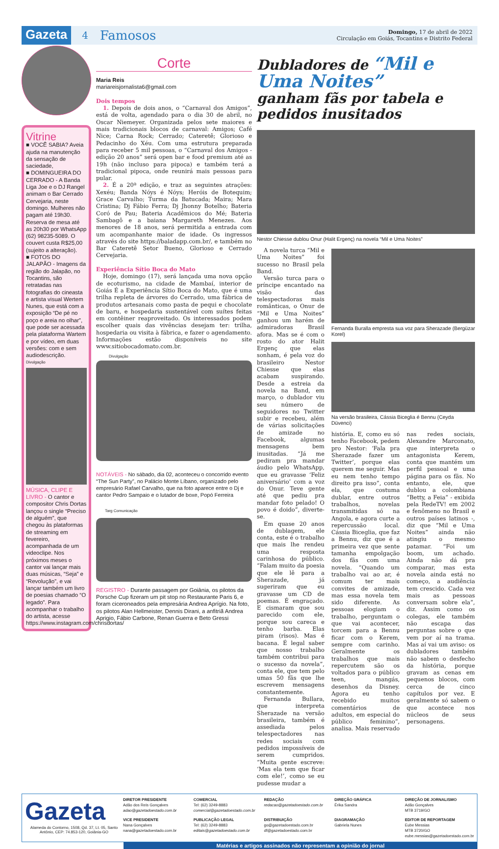Gazeta 4 Famosos
Domingo, 17 de abril de 2022
Circulação em Goiás, Tocantins e Distrito Federal
Vitrine
■ VOCÊ SABIA? Aveia ajuda na manutenção da sensação de saciedade,
■ DOMINGUEIRA DO CERRADO - A Banda Liga Joe e o DJ Rangel animam o Bar Cerrado Cervejaria, neste domingo. Mulheres não pagam até 19h30. Reserva de mesa até as 20h30 por WhatsApp (62) 98235-5089. O couvert custa R$25,00 (sujeito a alteração).
■ FOTOS DO JALAPÃO - Imagens da região do Jalapão, no Tocantins, são retratadas nas fotografias do cineasta e artista visual Wertem Nunes, que está com a exposição “De pé no poço e areia no olhar”, que pode ser acessada pela plataforma Wartem e por vídeo, em duas versões: com e sem audiodescrição.
Divulgação
MÚSICA, CLIPE E LIVRO - O cantor e compositor Chris Dortas lançou o single “Preciso de alguém”, que chegou às plataformas de streaming em fevereiro, acompanhada de um videoclipe. Nos próximos meses o cantor vai lançar mais duas músicas, “Seja” e “Revolução”, e vai lançar também um livro de poesias chamado “O legado”. Para acompanhar o trabalho do artista, acesse https://www.instagram.com/chrisdortas/
Corte
Maria Reis
mariareisjornalista6@gmail.com
Dois tempos
1. Depois de dois anos, o “Carnaval dos Amigos”, está de volta, agendado para o dia 30 de abril, no Oscar Niemeyer. Organizada pelos sete maiores e mais tradicionais blocos de carnaval: Amigos; Café Nice; Carna Rock; Cerrado; Cateretê; Glorioso e Pedacinho do Xéu. Com uma estrutura preparada para receber 5 mil pessoas, o “Carnaval dos Amigos - edição 20 anos” será open bar e food premium até as 19h (não incluso para pipoca) e também terá a tradicional pipoca, onde reunirá mais pessoas para pular.
2. É a 20ª edição, e traz as seguintes atrações: Xexéu; Banda Nóys é Nóys; Heróis de Botequim; Grace Carvalho; Turma da Batucada; Maira; Mara Cristina; Dj Fábio Ferra; Dj Jhonny Botelho; Bateria Coró de Pau; Bateria Acadêmicos do Mé; Bateria Sambagô e a baiana Margareth Menezes. Aos menores de 18 anos, será permitida a entrada com um acompanhante maior de idade. Os ingressos através do site https://baladapp.com.br/, e também no Bar Cateretê Setor Bueno, Glorioso e Cerrado Cervejaria.
Experiência Sítio Boca do Mato
Hoje, domingo (17), será lançada uma nova opção de ecoturismo, na cidade de Mambaí, interior de Goiás É a Experiência Sítio Boca do Mato, que é uma trilha repleta de árvores do Cerrado, uma fábrica de produtos artesanais como pasta de pequi e chocolate de baru, e hospedaria sustentável com suítes feitas em contêiner reaproveitado. Os interessados podem escolher quais das vivências desejam ter: trilha, hospedaria ou visita à fábrica, e fazer o agendamento. Informações estão disponíveis no site www.sitiobocadomato.com.br.
Divulgação
NOTÁVEIS - No sábado, dia 02, aconteceu o concorrido evento “The Sun Party”, no Palácio Monte Líbano, organizado pelo empresário Rafael Carvalho, que na foto aparece entre o Dj e cantor Pedro Sampaio e o lutador de boxe, Popó Ferreira
Targ Comunicação
REGISTRO - Durante passagem por Goiânia, os pilotos da Porsche Cup fizeram um pit stop no Restaurante Paris 6, e foram ciceroneados pela empresária Andrea Aprígio. Na foto, os pilotos Alan Hellmeister, Dennis Dirani, a anfitriã Andrea Aprigio, Fábio Carbone, Renan Guerra e Beto Gressi
Dubladores de “Mil e Uma Noites”
ganham fãs por tabela e pedidos inusitados
Nestor Chiesse dublou Onur (Halit Ergenç) na novela “Mil e Uma Noites”
A novela turca “Mil e Uma Noites” foi sucesso no Brasil pela Band.
Versão turca para o príncipe encantado na visão das telespectadoras mais românticas, o Onur de “Mil e Uma Noites” ganhou um harém de admiradoras Brasil afora. Mas se é com o rosto do ator Halit Ergenç que elas sonham, é pela voz do brasileiro Nestor Chiesse que elas acabam suspirando. Desde a estreia da novela na Band, em março, o dublador viu seu número de seguidores no Twitter subir e recebeu, além de várias solicitações de amizade no Facebook, algumas mensagens bem inusitadas. “Já me pediram pra mandar áudio pelo WhatsApp, que eu gravasse ‘Feliz aniversário’ com a voz do Onur. Teve gente até que pediu pra mandar foto pelado! O povo é doido”, diverte-se.
Em quase 20 anos de dublagem, ele conta, este é o trabalho que mais lhe rendeu uma resposta carinhosa do público. “Falam muito da poesia que ele lê para a Sherazade, já sugeriram que eu gravasse um CD de poemas. É engraçado. E cismaram que sou parecido com ele, porque sou careca e tenho barba. Elas piram (risos). Mas é bacana. É legal saber que nosso trabalho também contribui para o sucesso da novela”, conta ele, que tem pelo umas 50 fãs que lhe escrevem mensagens constantemente.
Fernanda Bullara, que interpreta Sherazade na versão brasileira, também é assediada pelos telespectadores nas redes sociais com pedidos impossíveis de serem cumpridos. “Muita gente escreve: ‘Mas ela tem que ficar com ele!’, como se eu pudesse mudar a
Fernanda Buralla empresta sua voz para Sherazade (Bergüzar Korel)
Na versão brasileira, Cássia Biceglia é Bennu (Ceyda Düvenci)
história. E, como eu só tenho Facebook, pedem pro Nestor: ‘Fala pra Sherazade fazer um Twitter’, porque elas querem me seguir. Mas eu nem tenho tempo direito pra isso”, conta ela, que costuma dublar, entre outros trabalhos, novelas transmitidas só na Angola, e agora curte a repercussão local. Cássia Biceglia, que faz a Bennu, diz que é a primeira vez que sente tamanha empolgação dos fãs com uma novela. “Quando um trabalho vai ao ar, é comum ter mais convites de amizade, mas essa novela tem sido diferente. As pessoas elogiam o trabalho, perguntam o que vai acontecer, torcem para a Bennu ficar com o Kerem, sempre com carinho. Geralmente os trabalhos que mais repercutem são os voltados para o público teen, mangás, desenhos da Disney. Agora eu tenho recebido muitos comentários de adultos, em especial do público feminino”, analisa. Mais reservado nas redes sociais, Alexandre Marconato, que interpreta o antagonista Kerem, conta que mantém um perfil pessoal e uma página para os fãs. No entanto, ele, que dublou a colombiana “Betty, a Feia” - exibida pela RedeTV! em 2002 e fenômeno no Brasil e outros países latinos -, diz que “Mil e Uma Noites” ainda não atingiu o mesmo patamar. “Foi um boom, um achado. Ainda não dá pra comparar, mas esta novela ainda está no começo, a audiência tem crescido. Cada vez mais as pessoas conversam sobre ela”, diz. Assim como os colegas, ele também não escapa das perguntas sobre o que vem por aí na trama. Mas aí vai um aviso: os dubladores também não sabem o desfecho da história, porque gravam as cenas em pequenos blocos, com cerca de cinco capítulos por vez. E geralmente só sabem o que acontece nos núcleos de seus personagens.
Gazeta
Alameda do Contorno, 1508, Qd. 37, Lt. 05, Santo Antônio, CEP: 74.853-120, Goiânia-GO
DIRETOR PRESIDENTE
Adão dos Reis Gonçalves
adao@gazetadoestado.com.br
COMERCIAL
Tel: (62) 3249-8883
comercial@gazetadoestado.com.br
REDAÇÃO
redacao@gazetadoestado.com.br
DIREÇÃO GRÁFICA
Érika Sandra
DIREÇÃO DE JORNALISMO
Adão Gonçalves
MTB 3719/GO
VICE PRESIDENTE
Nana Gonçalves
nana@gazetadoestado.com.br
PUBLICAÇÃO LEGAL
Tel: (62) 3249-8883
editais@gazetadoestado.com.br
DISTRIBUIÇÃO
go@gazetadoestado.com.br
df@gazetadoestado.com.br
DIAGRAMAÇÃO
Gabriela Nunes
EDITOR DE REPORTAGEM
Eube Messias
MTB 3720/GO
eube.messias@gazetadoestado.com.br
Matérias e artigos assinados não representam a opinião do jornal